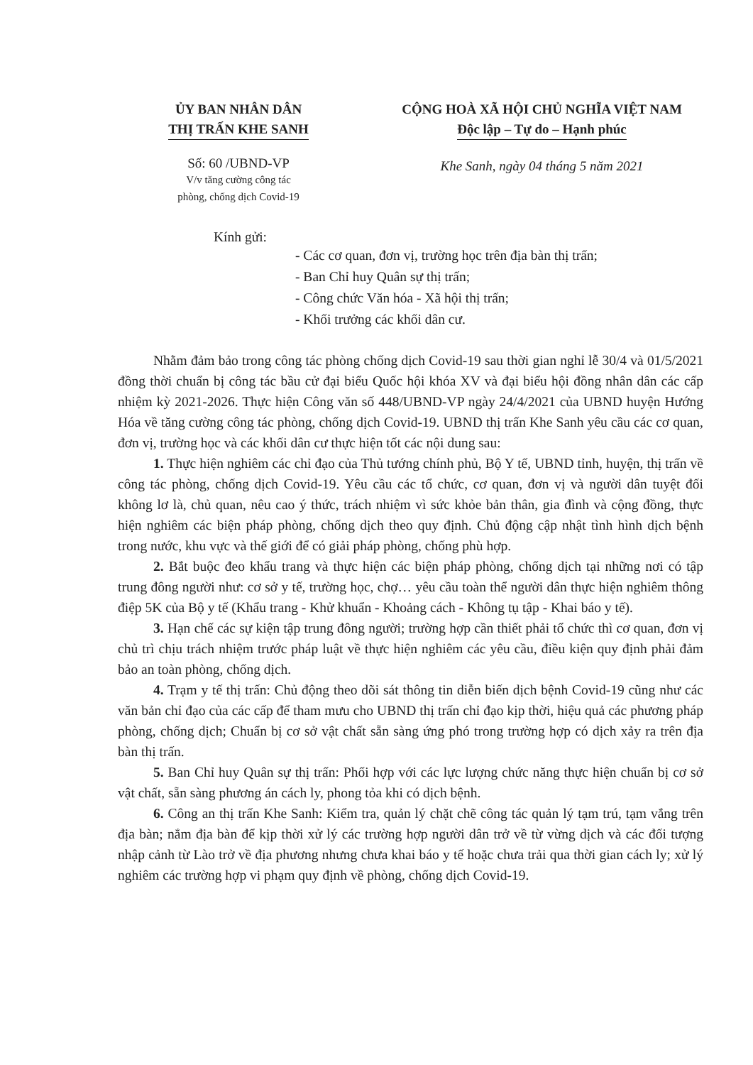ỦY BAN NHÂN DÂN
THỊ TRẤN KHE SANH
Số: 60 /UBND-VP
V/v tăng cường công tác
phòng, chống dịch Covid-19
CỘNG HOÀ XÃ HỘI CHỦ NGHĨA VIỆT NAM
Độc lập – Tự do – Hạnh phúc
Khe Sanh, ngày 04 tháng 5 năm 2021
Kính gửi:
- Các cơ quan, đơn vị, trường học trên địa bàn thị trấn;
- Ban Chỉ huy Quân sự thị trấn;
- Công chức Văn hóa - Xã hội thị trấn;
- Khối trưởng các khối dân cư.
Nhằm đảm bảo trong công tác phòng chống dịch Covid-19 sau thời gian nghỉ lễ 30/4 và 01/5/2021 đồng thời chuẩn bị công tác bầu cử đại biểu Quốc hội khóa XV và đại biểu hội đồng nhân dân các cấp nhiệm kỳ 2021-2026. Thực hiện Công văn số 448/UBND-VP ngày 24/4/2021 của UBND huyện Hướng Hóa về tăng cường công tác phòng, chống dịch Covid-19. UBND thị trấn Khe Sanh yêu cầu các cơ quan, đơn vị, trường học và các khối dân cư thực hiện tốt các nội dung sau:
1. Thực hiện nghiêm các chỉ đạo của Thủ tướng chính phủ, Bộ Y tế, UBND tỉnh, huyện, thị trấn về công tác phòng, chống dịch Covid-19. Yêu cầu các tổ chức, cơ quan, đơn vị và người dân tuyệt đối không lơ là, chủ quan, nêu cao ý thức, trách nhiệm vì sức khỏe bản thân, gia đình và cộng đồng, thực hiện nghiêm các biện pháp phòng, chống dịch theo quy định. Chủ động cập nhật tình hình dịch bệnh trong nước, khu vực và thế giới để có giải pháp phòng, chống phù hợp.
2. Bắt buộc đeo khẩu trang và thực hiện các biện pháp phòng, chống dịch tại những nơi có tập trung đông người như: cơ sở y tế, trường học, chợ… yêu cầu toàn thể người dân thực hiện nghiêm thông điệp 5K của Bộ y tế (Khẩu trang - Khử khuẩn - Khoảng cách - Không tụ tập - Khai báo y tế).
3. Hạn chế các sự kiện tập trung đông người; trường hợp cần thiết phải tổ chức thì cơ quan, đơn vị chủ trì chịu trách nhiệm trước pháp luật về thực hiện nghiêm các yêu cầu, điều kiện quy định phải đảm bảo an toàn phòng, chống dịch.
4. Trạm y tế thị trấn: Chủ động theo dõi sát thông tin diễn biến dịch bệnh Covid-19 cũng như các văn bản chỉ đạo của các cấp để tham mưu cho UBND thị trấn chỉ đạo kịp thời, hiệu quả các phương pháp phòng, chống dịch; Chuẩn bị cơ sở vật chất sẵn sàng ứng phó trong trường hợp có dịch xảy ra trên địa bàn thị trấn.
5. Ban Chỉ huy Quân sự thị trấn: Phối hợp với các lực lượng chức năng thực hiện chuẩn bị cơ sở vật chất, sẵn sàng phương án cách ly, phong tỏa khi có dịch bệnh.
6. Công an thị trấn Khe Sanh: Kiểm tra, quản lý chặt chẽ công tác quản lý tạm trú, tạm vắng trên địa bàn; nắm địa bàn để kịp thời xử lý các trường hợp người dân trở về từ vừng dịch và các đối tượng nhập cảnh từ Lào trở về địa phương nhưng chưa khai báo y tế hoặc chưa trải qua thời gian cách ly; xử lý nghiêm các trường hợp vi phạm quy định về phòng, chống dịch Covid-19.